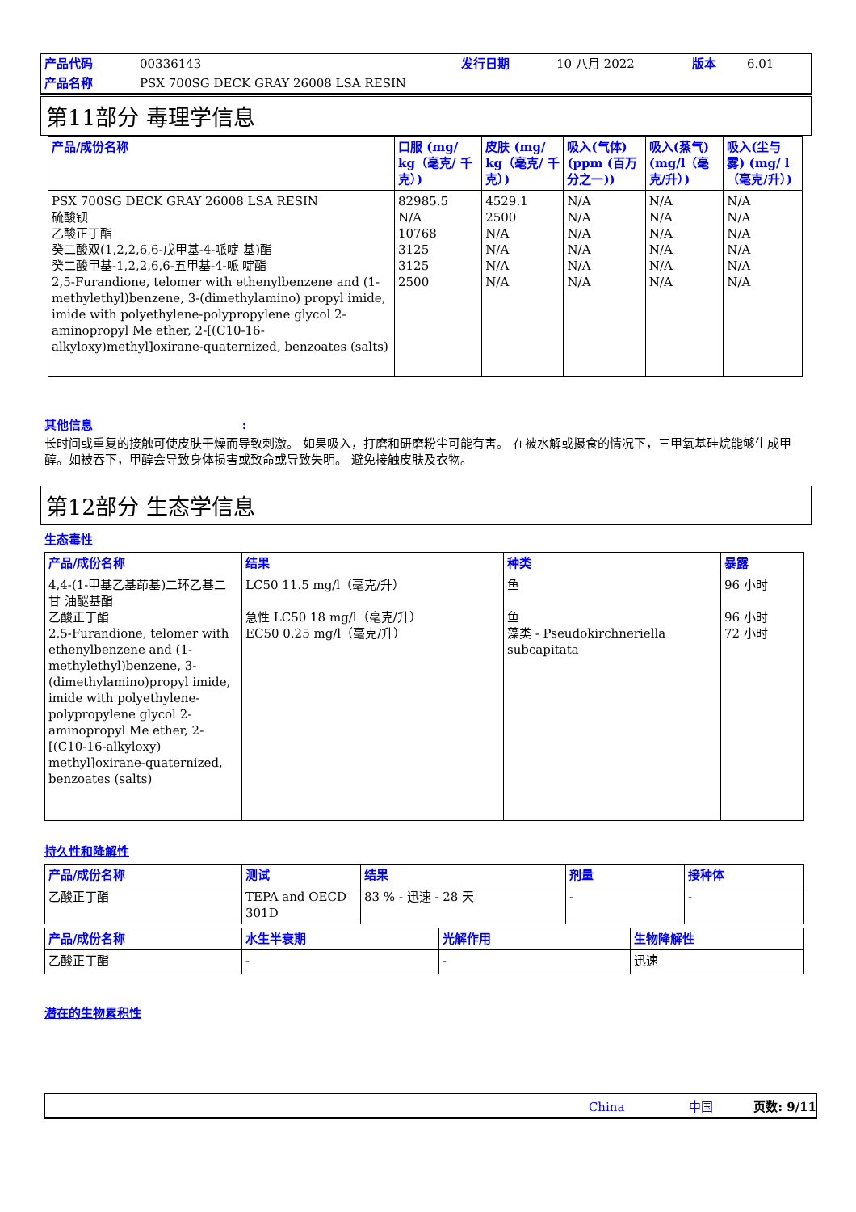| 产品代码 | 00336143 | 发行日期 | 10 八月 2022 | 版本 | 6.01 |
| 产品名称 | PSX 700SG DECK GRAY 26008 LSA RESIN | | | | |
第11部分 毒理学信息
| 产品/成份名称 | 口服 (mg/ kg（毫克/ 千克）) | 皮肤 (mg/ kg（毫克/ 千克）) | 吸入(气体) (ppm (百万分之一)) | 吸入(蒸气) (mg/l（毫克/升）) | 吸入(尘与雾) (mg/ l（毫克/升）) |
| --- | --- | --- | --- | --- | --- |
| PSX 700SG DECK GRAY 26008 LSA RESIN 硫酸钡 乙酸正丁酯 癸二酸双(1,2,2,6,6-戊甲基-4-哌啶 基)酯 癸二酸甲基-1,2,2,6,6-五甲基-4-哌 啶酯 2,5-Furandione, telomer with ethenylbenzene and (1-methylethyl)benzene, 3-(dimethylamino) propyl imide, imide with polyethylene-polypropylene glycol 2-aminopropyl Me ether, 2-[(C10-16-alkyloxy)methyl]oxirane-quaternized, benzoates (salts) | 82985.5 N/A 10768 3125 3125 2500 | 4529.1 2500 N/A N/A N/A N/A | N/A N/A N/A N/A N/A N/A | N/A N/A N/A N/A N/A N/A | N/A N/A N/A N/A N/A N/A |
其他信息 :
长时间或重复的接触可使皮肤干燥而导致刺激。 如果吸入，打磨和研磨粉尘可能有害。 在被水解或摄食的情况下，三甲氧基硅烷能够生成甲醇。如被吞下，甲醇会导致身体损害或致命或导致失明。 避免接触皮肤及衣物。
第12部分 生态学信息
生态毒性
| 产品/成份名称 | 结果 | 种类 | 暴露 |
| --- | --- | --- | --- |
| 4,4-(1-甲基乙基茚基)二环乙基二甘 油醚基酯 乙酸正丁酯 2,5-Furandione, telomer with ethenylbenzene and (1-methylethyl)benzene, 3-(dimethylamino)propyl imide, imide with polyethylene-polypropylene glycol 2-aminopropyl Me ether, 2-[(C10-16-alkyloxy) methyl]oxirane-quaternized, benzoates (salts) | LC50 11.5 mg/l（毫克/升） 急性 LC50 18 mg/l（毫克/升） EC50 0.25 mg/l（毫克/升） | 鱼 鱼 藻类 - Pseudokirchneriella subcapitata | 96 小时 96 小时 72 小时 |
持久性和降解性
| 产品/成份名称 | 测试 | 结果 | 剂量 | 接种体 |
| --- | --- | --- | --- | --- |
| 乙酸正丁酯 | TEPA and OECD 301D | 83 % - 迅速 - 28 天 | - | - |
| 产品/成份名称 | 水生半衰期 | 光解作用 | 生物降解性 |
| --- | --- | --- | --- |
| 乙酸正丁酯 | - | - | 迅速 |
潜在的生物累积性
China 中国 页数: 9/11